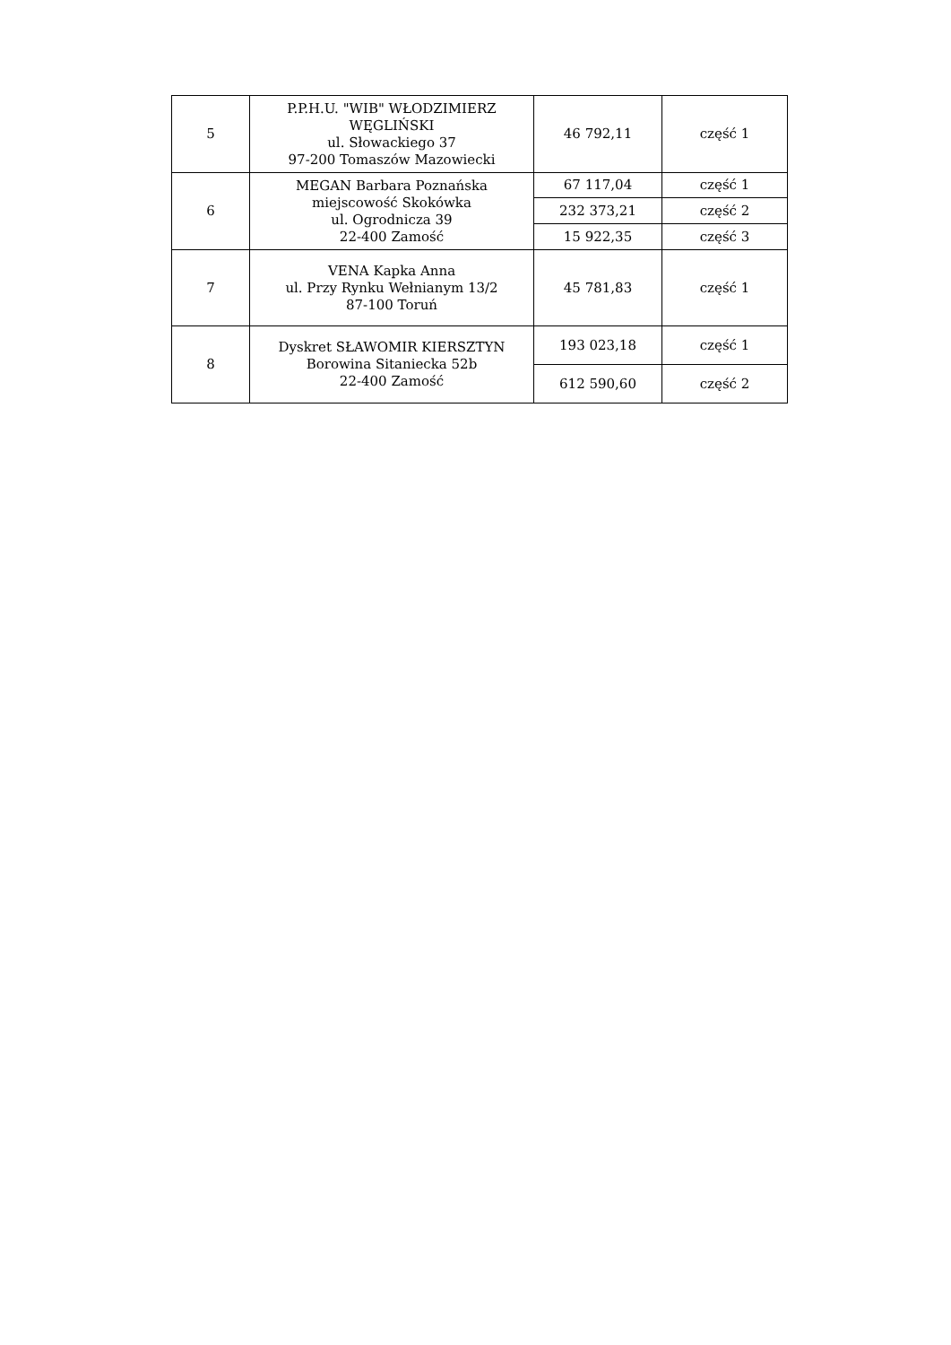| 5 | P.P.H.U. "WIB" WŁODZIMIERZ WĘGLIŃSKI ul. Słowackiego 37 97-200 Tomaszów Mazowiecki | 46 792,11 | część 1 |
| 6 | MEGAN Barbara Poznańska miejscowość Skokówka ul. Ogrodnicza 39 22-400 Zamość | 67 117,04 | część 1 |
| | | 232 373,21 | część 2 |
| | | 15 922,35 | część 3 |
| 7 | VENA Kapka Anna ul. Przy Rynku Wełnianym 13/2 87-100 Toruń | 45 781,83 | część 1 |
| 8 | Dyskret SŁAWOMIR KIERSZTYN Borowina Sitaniecka 52b 22-400 Zamość | 193 023,18 | część 1 |
| | | 612 590,60 | część 2 |